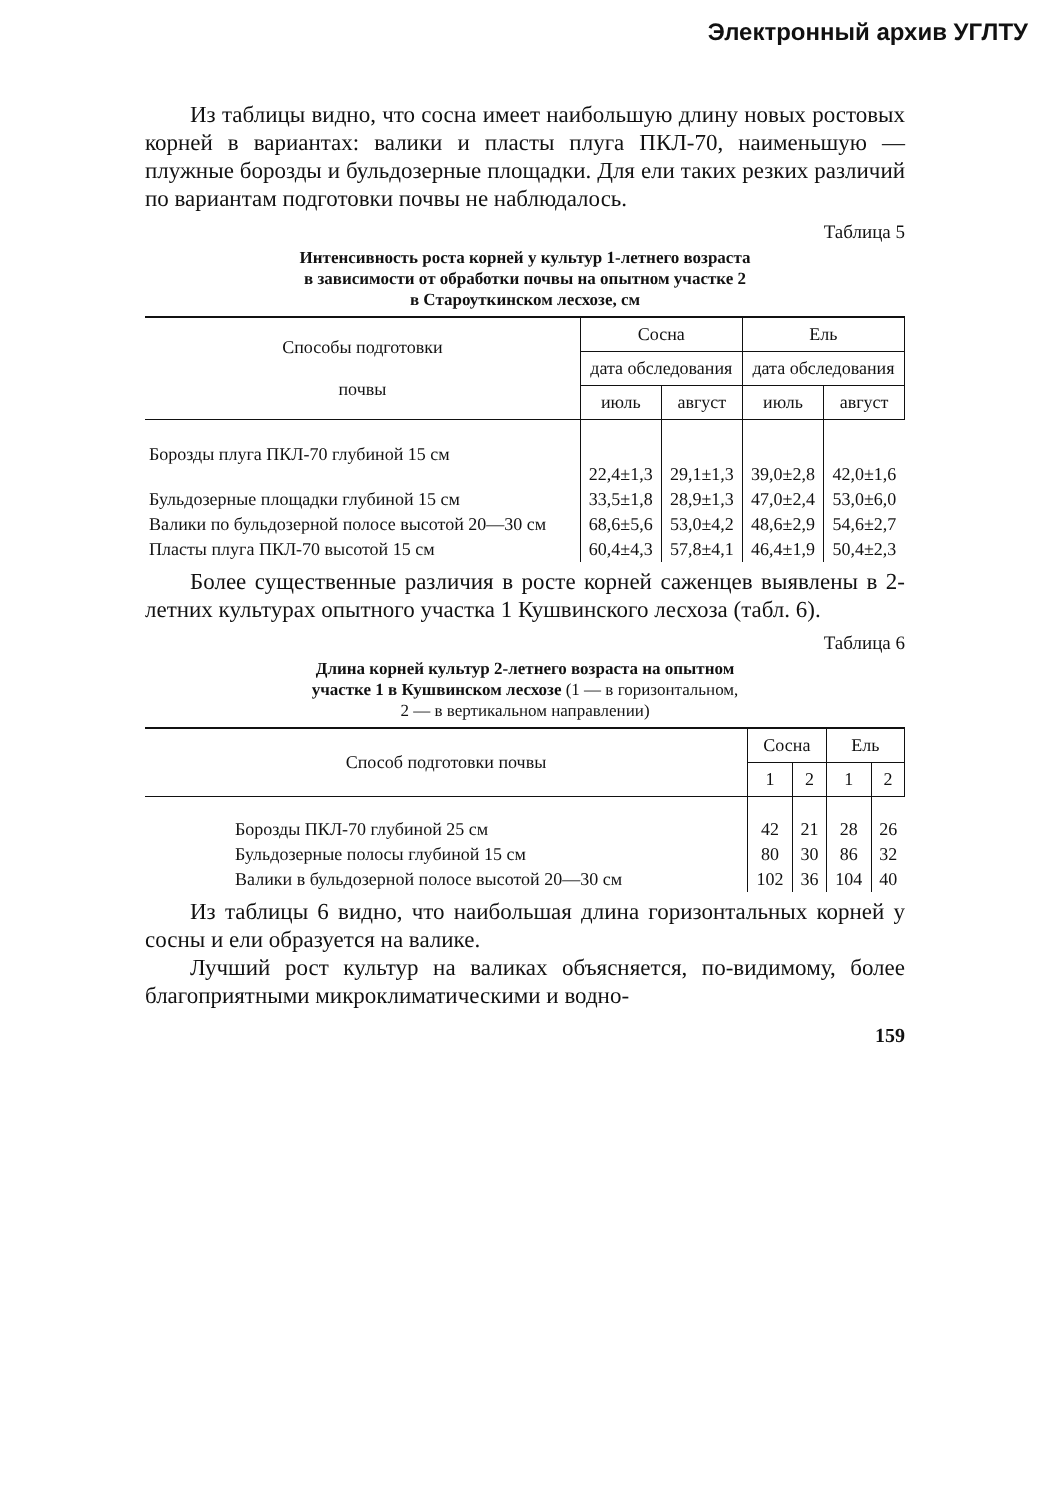Электронный архив УГЛТУ
Из таблицы видно, что сосна имеет наибольшую длину новых ростовых корней в вариантах: валики и пласты плуга ПКЛ-70, наименьшую — плужные борозды и бульдозерные площадки. Для ели таких резких различий по вариантам подготовки почвы не наблюдалось.
Таблица 5
Интенсивность роста корней у культур 1-летнего возраста
в зависимости от обработки почвы на опытном участке 2
в Староуткинском лесхозе, см
| Способы подготовки почвы | Сосна | | Ель | |
| --- | --- | --- | --- | --- |
| | дата обследования | | дата обследования | |
| | июль | август | июль | август |
| Борозды плуга ПКЛ-70 глубиной 15 см | 22,4±1,3 | 29,1±1,3 | 39,0±2,8 | 42,0±1,6 |
| Бульдозерные площадки глубиной 15 см | 33,5±1,8 | 28,9±1,3 | 47,0±2,4 | 53,0±6,0 |
| Валики по бульдозерной полосе высотой 20—30 см | 68,6±5,6 | 53,0±4,2 | 48,6±2,9 | 54,6±2,7 |
| Пласты плуга ПКЛ-70 высотой 15 см | 60,4±4,3 | 57,8±4,1 | 46,4±1,9 | 50,4±2,3 |
Более существенные различия в росте корней саженцев выявлены в 2-летних культурах опытного участка 1 Кушвинского лесхоза (табл. 6).
Таблица 6
Длина корней культур 2-летнего возраста на опытном
участке 1 в Кушвинском лесхозе (1 — в горизонтальном,
2 — в вертикальном направлении)
| Способ подготовки почвы | Сосна | | Ель | |
| --- | --- | --- | --- | --- |
| | 1 | 2 | 1 | 2 |
| Борозды ПКЛ-70 глубиной 25 см | 42 | 21 | 28 | 26 |
| Бульдозерные полосы глубиной 15 см | 80 | 30 | 86 | 32 |
| Валики в бульдозерной полосе высотой 20—30 см | 102 | 36 | 104 | 40 |
Из таблицы 6 видно, что наибольшая длина горизонтальных корней у сосны и ели образуется на валике.
Лучший рост культур на валиках объясняется, по-видимому, более благоприятными микроклиматическими и водно-
159